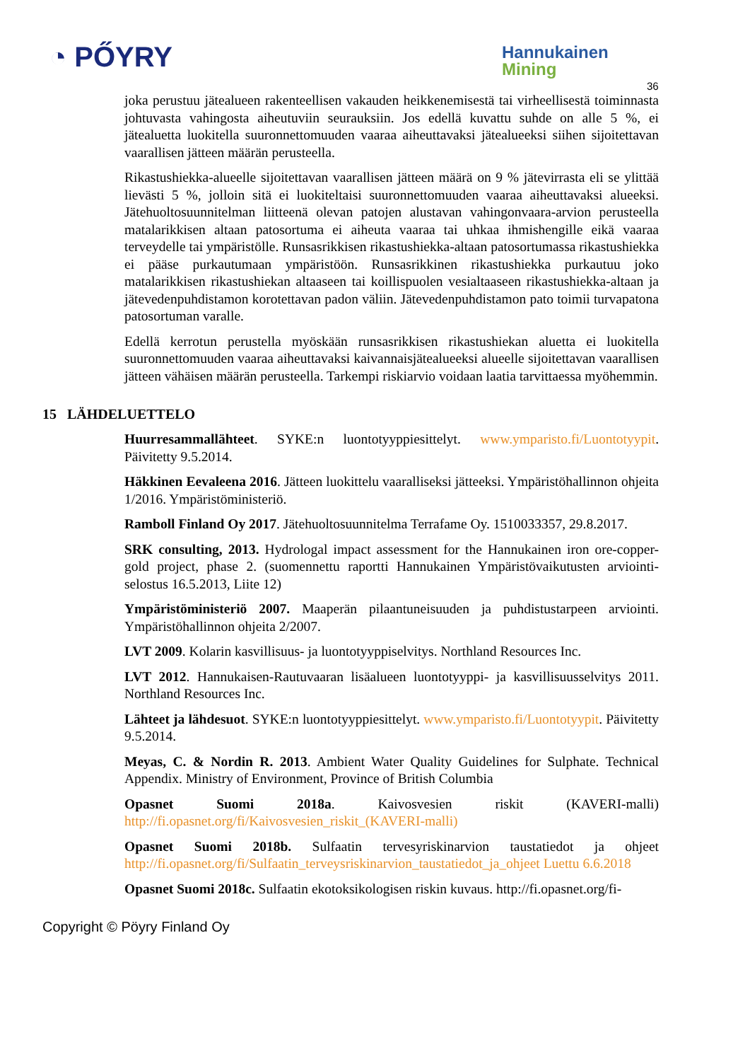◔ PŐYRY
Hannukainen
Mining
36
joka perustuu jätealueen rakenteellisen vakauden heikkenemisestä tai virheellisestä toiminnasta johtuvasta vahingosta aiheutuviin seurauksiin. Jos edellä kuvattu suhde on alle 5 %, ei jätealuetta luokitella suuronnettomuuden vaaraa aiheuttavaksi jätealueeksi siihen sijoitettavan vaarallisen jätteen määrän perusteella.
Rikastushiekka-alueelle sijoitettavan vaarallisen jätteen määrä on 9 % jätevirrasta eli se ylittää lievästi 5 %, jolloin sitä ei luokiteltaisi suuronnettomuuden vaaraa aiheuttavaksi alueeksi. Jätehuoltosuunnitelman liitteenä olevan patojen alustavan vahingonvaara-arvion perusteella matalarikkisen altaan patosortuma ei aiheuta vaaraa tai uhkaa ihmishengille eikä vaaraa terveydelle tai ympäristölle. Runsasrikkisen rikastushiekka-altaan patosortumassa rikastushiekka ei pääse purkautumaan ympäristöön. Runsasrikkinen rikastushiekka purkautuu joko matalarikkisen rikastushiekan altaaseen tai koillispuolen vesialtaaseen rikastushiekka-altaan ja jätevedenpuhdistamon korotettavan padon väliin. Jätevedenpuhdistamon pato toimii turvapatona patosortuman varalle.
Edellä kerrotun perustella myöskään runsasrikkisen rikastushiekan aluetta ei luokitella suuronnettomuuden vaaraa aiheuttavaksi kaivannaisjätealueeksi alueelle sijoitettavan vaarallisen jätteen vähäisen määrän perusteella. Tarkempi riskiarvio voidaan laatia tarvittaessa myöhemmin.
15 LÄHDELUETTELO
Huurresammallähteet. SYKE:n luontotyyppiesittelyt. www.ymparisto.fi/Luontotyypit. Päivitetty 9.5.2014.
Häkkinen Eevaleena 2016. Jätteen luokittelu vaaralliseksi jätteeksi. Ympäristöhallinnon ohjeita 1/2016. Ympäristöministeriö.
Ramboll Finland Oy 2017. Jätehuoltosuunnitelma Terrafame Oy. 1510033357, 29.8.2017.
SRK consulting, 2013. Hydrologal impact assessment for the Hannukainen iron ore-copper-gold project, phase 2. (suomennettu raportti Hannukainen Ympäristövaikutusten arviointi-selostus 16.5.2013, Liite 12)
Ympäristöministeriö 2007. Maaperän pilaantuneisuuden ja puhdistustarpeen arviointi. Ympäristöhallinnon ohjeita 2/2007.
LVT 2009. Kolarin kasvillisuus- ja luontotyyppiselvitys. Northland Resources Inc.
LVT 2012. Hannukaisen-Rautuvaaran lisäalueen luontotyyppi- ja kasvillisuusselvitys 2011. Northland Resources Inc.
Lähteet ja lähdesuot. SYKE:n luontotyyppiesittelyt. www.ymparisto.fi/Luontotyypit. Päivitetty 9.5.2014.
Meyas, C. & Nordin R. 2013. Ambient Water Quality Guidelines for Sulphate. Technical Appendix. Ministry of Environment, Province of British Columbia
Opasnet Suomi 2018a. Kaivosvesien riskit (KAVERI-malli) http://fi.opasnet.org/fi/Kaivosvesien_riskit_(KAVERI-malli)
Opasnet Suomi 2018b. Sulfaatin tervesyriskinarvion taustatiedot ja ohjeet http://fi.opasnet.org/fi/Sulfaatin_terveysriskinarvion_taustatiedot_ja_ohjeet Luettu 6.6.2018
Opasnet Suomi 2018c. Sulfaatin ekotoksikologisen riskin kuvaus. http://fi.opasnet.org/fi-
Copyright © Pöyry Finland Oy